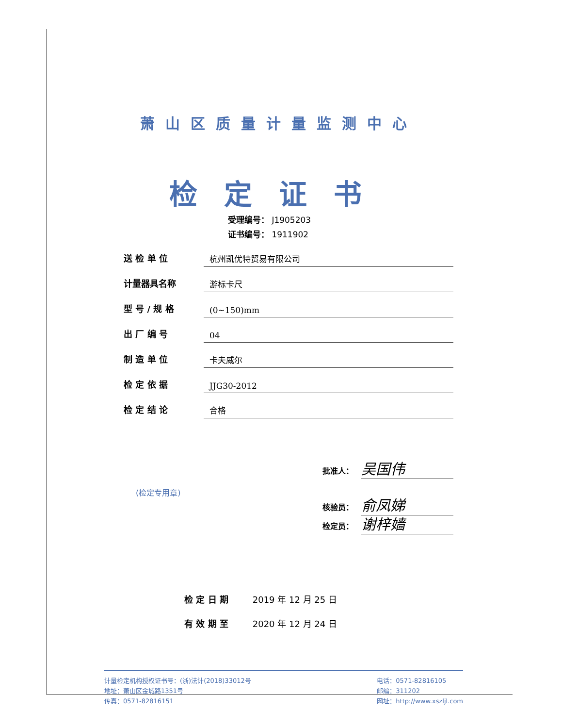萧山区质量计量监测中心
检定证书
受理编号： J1905203
证书编号： 1911902
送 检 单 位
杭州凯优特贸易有限公司
计量器具名称
游标卡尺
型 号 / 规 格
(0~150)mm
出 厂 编 号
04
制 造 单 位
卡夫威尔
检 定 依 据
JJG30-2012
检 定 结 论
合格
批准人：
吴国伟
核验员：
俞凤娣
(检定专用章)
检定员：
谢梓嫱
检 定 日 期 2019 年 12 月 25 日
有 效 期 至 2020 年 12 月 24 日
计量检定机构授权证书号：(浙)法计(2018)33012号
地址：萧山区金城路1351号
传真：0571-82816151
电话：0571-82816105
邮编：311202
网址：http://www.xszljl.com